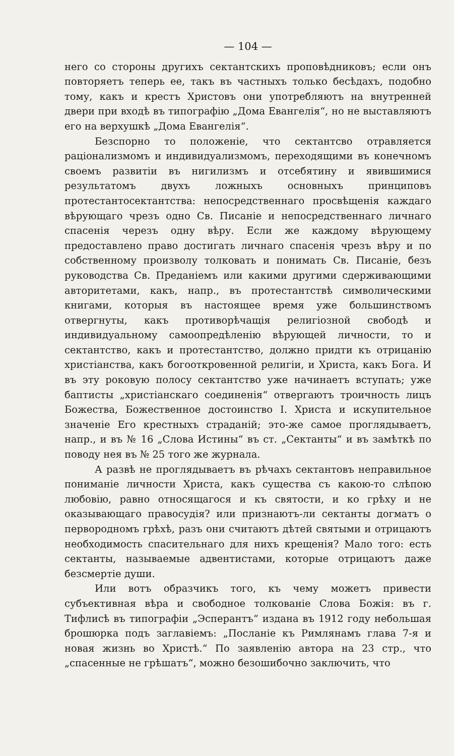— 104 —
него со стороны другихъ сектантскихъ проповѣдниковъ; если онъ повторяетъ теперь ее, такъ въ частныхъ только бесѣдахъ, подобно тому, какъ и крестъ Христовъ они употребляютъ на внутренней двери при входѣ въ типографію „Дома Евангелія“, но не выставляютъ его на верхушкѣ „Дома Евангелія“.
Безспорно то положеніе, что сектантсво отравляется раціонализмомъ и индивидуализмомъ, переходящими въ конечномъ своемъ развитіи въ нигилизмъ и отсебятину и явившимися результатомъ двухъ ложныхъ основныхъ принциповъ протестантосектантства: непосредственнаго просвѣщенія каждаго вѣрующаго чрезъ одно Св. Писаніе и непосредственнаго личнаго спасенія черезъ одну вѣру. Если же каждому вѣрующему предоставлено право достигать личнаго спасенія чрезъ вѣру и по собственному произволу толковать и понимать Св. Писаніе, безъ руководства Св. Преданіемъ или какими другими сдерживающими авторитетами, какъ, напр., въ протестантствѣ символическими книгами, которыя въ настоящее время уже большинствомъ отвергнуты, какъ противорѣчащія религіозной свободѣ и индивидуальному самоопредѣленію вѣрующей личности, то и сектантство, какъ и протестантство, должно придти къ отрицанію христіанства, какъ богооткровенной религіи, и Христа, какъ Бога. И въ эту роковую полосу сектантство уже начинаетъ вступать; уже баптисты „христіанскаго соединенія“ отвергаютъ троичность лицъ Божества, Божественное достоинство І. Христа и искупительное значеніе Его крестныхъ страданій; это-же самое проглядываетъ, напр., и въ № 16 „Слова Истины“ въ ст. „Сектанты“ и въ замѣткѣ по поводу нея въ № 25 того же журнала.
А развѣ не проглядываетъ въ рѣчахъ сектантовъ неправильное пониманіе личности Христа, какъ существа съ какою-то слѣпою любовію, равно относящагося и къ святости, и ко грѣху и не оказывающаго правосудія? или признаютъ-ли сектанты догматъ о первородномъ грѣхѣ, разъ они считаютъ дѣтей святыми и отрицаютъ необходимость спасительнаго для нихъ крещенія? Мало того: есть сектанты, называемые адвентистами, которые отрицаютъ даже безсмертіе души.
Или вотъ образчикъ того, къ чему можетъ привести субъективная вѣра и свободное толкованіе Слова Божія: въ г. Тифлисѣ въ типографіи „Эсперантъ“ издана въ 1912 году небольшая брошюрка подъ заглавіемъ: „Посланіе къ Римлянамъ глава 7-я и новая жизнь во Христѣ.“ По заявленію автора на 23 стр., что „спасенные не грѣшатъ“, можно безошибочно заключить, что